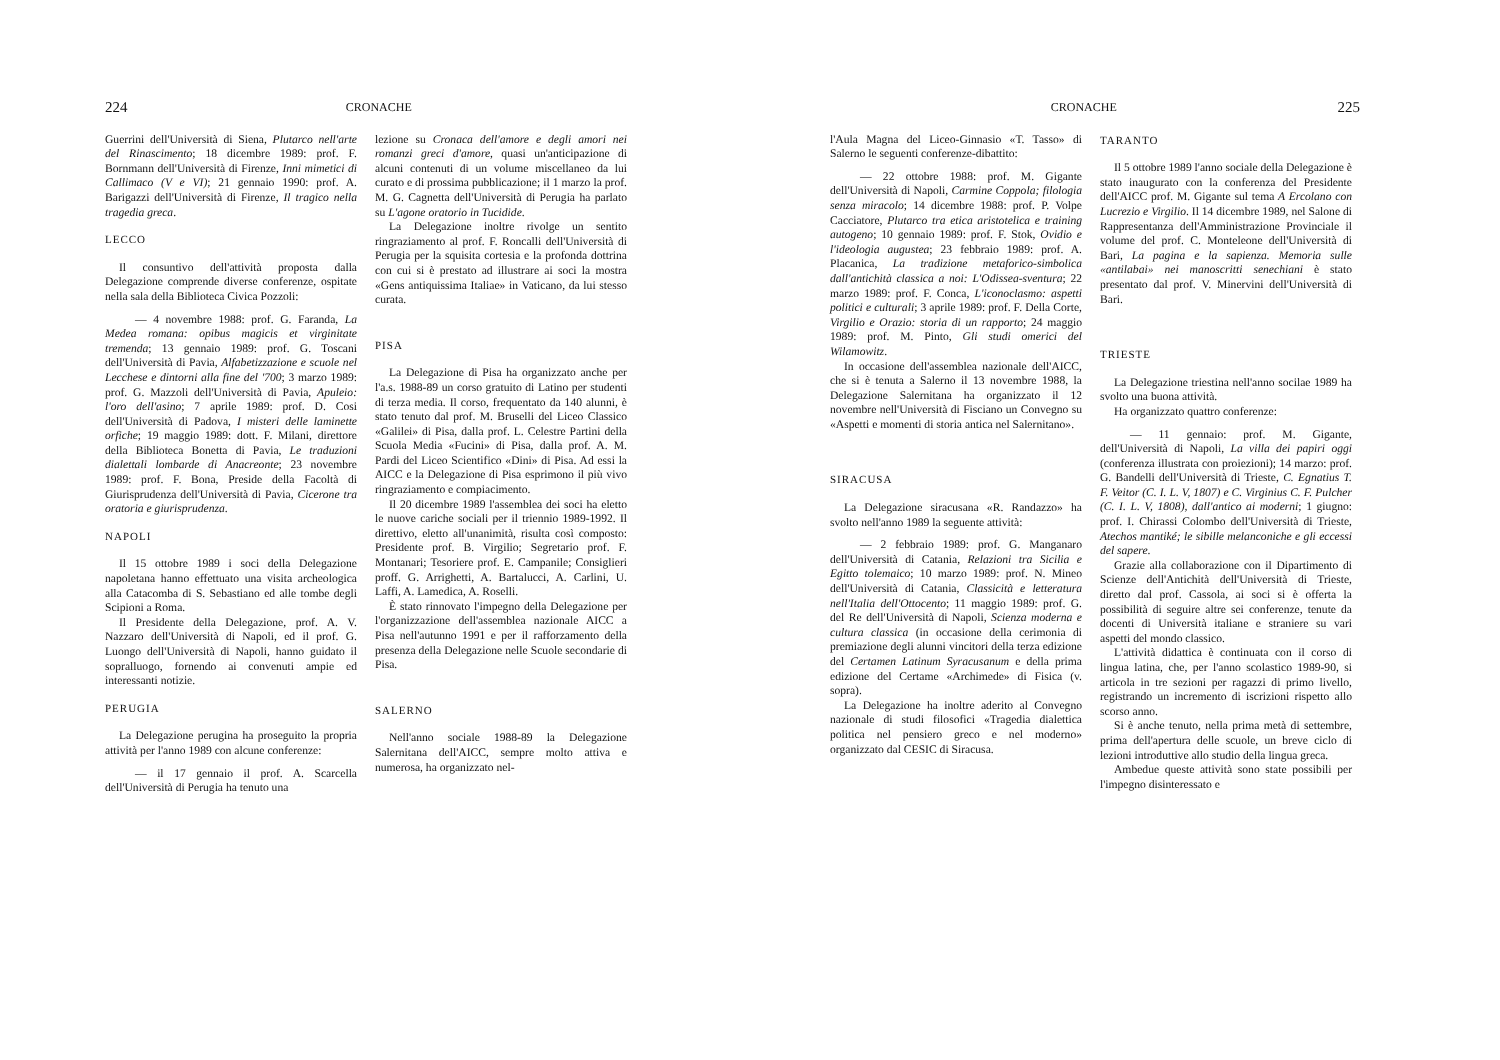224 CRONACHE
Guerrini dell'Università di Siena, Plutarco nell'arte del Rinascimento; 18 dicembre 1989: prof. F. Bornmann dell'Università di Firenze, Inni mimetici di Callimaco (V e VI); 21 gennaio 1990: prof. A. Barigazzi dell'Università di Firenze, Il tragico nella tragedia greca.
LECCO
Il consuntivo dell'attività proposta dalla Delegazione comprende diverse conferenze, ospitate nella sala della Biblioteca Civica Pozzoli:
— 4 novembre 1988: prof. G. Faranda, La Medea romana: opibus magicis et virginitate tremenda; 13 gennaio 1989: prof. G. Toscani dell'Università di Pavia, Alfabetizzazione e scuole nel Lecchese e dintorni alla fine del '700; 3 marzo 1989: prof. G. Mazzoli dell'Università di Pavia, Apuleio: l'oro dell'asino; 7 aprile 1989: prof. D. Cosi dell'Università di Padova, I misteri delle laminette orfiche; 19 maggio 1989: dott. F. Milani, direttore della Biblioteca Bonetta di Pavia, Le traduzioni dialettali lombarde di Anacreonte; 23 novembre 1989: prof. F. Bona, Preside della Facoltà di Giurisprudenza dell'Università di Pavia, Cicerone tra oratoria e giurisprudenza.
NAPOLI
Il 15 ottobre 1989 i soci della Delegazione napoletana hanno effettuato una visita archeologica alla Catacomba di S. Sebastiano ed alle tombe degli Scipioni a Roma.
Il Presidente della Delegazione, prof. A. V. Nazzaro dell'Università di Napoli, ed il prof. G. Luongo dell'Università di Napoli, hanno guidato il sopralluogo, fornendo ai convenuti ampie ed interessanti notizie.
PERUGIA
La Delegazione perugina ha proseguito la propria attività per l'anno 1989 con alcune conferenze:
— il 17 gennaio il prof. A. Scarcella dell'Università di Perugia ha tenuto una
lezione su Cronaca dell'amore e degli amori nei romanzi greci d'amore, quasi un'anticipazione di alcuni contenuti di un volume miscellaneo da lui curato e di prossima pubblicazione; il 1 marzo la prof. M. G. Cagnetta dell'Università di Perugia ha parlato su L'agone oratorio in Tucidide.
La Delegazione inoltre rivolge un sentito ringraziamento al prof. F. Roncalli dell'Università di Perugia per la squisita cortesia e la profonda dottrina con cui si è prestato ad illustrare ai soci la mostra «Gens antiquissima Italiae» in Vaticano, da lui stesso curata.
PISA
La Delegazione di Pisa ha organizzato anche per l'a.s. 1988-89 un corso gratuito di Latino per studenti di terza media. Il corso, frequentato da 140 alunni, è stato tenuto dal prof. M. Bruselli del Liceo Classico «Galilei» di Pisa, dalla prof. L. Celestre Partini della Scuola Media «Fucini» di Pisa, dalla prof. A. M. Pardi del Liceo Scientifico «Dini» di Pisa. Ad essi la AICC e la Delegazione di Pisa esprimono il più vivo ringraziamento e compiacimento.
Il 20 dicembre 1989 l'assemblea dei soci ha eletto le nuove cariche sociali per il triennio 1989-1992. Il direttivo, eletto all'unanimità, risulta così composto: Presidente prof. B. Virgilio; Segretario prof. F. Montanari; Tesoriere prof. E. Campanile; Consiglieri proff. G. Arrighetti, A. Bartalucci, A. Carlini, U. Laffi, A. Lamedica, A. Roselli.
È stato rinnovato l'impegno della Delegazione per l'organizzazione dell'assemblea nazionale AICC a Pisa nell'autunno 1991 e per il rafforzamento della presenza della Delegazione nelle Scuole secondarie di Pisa.
SALERNO
Nell'anno sociale 1988-89 la Delegazione Salernitana dell'AICC, sempre molto attiva e numerosa, ha organizzato nel-
CRONACHE 225
l'Aula Magna del Liceo-Ginnasio «T. Tasso» di Salerno le seguenti conferenze-dibattito:
— 22 ottobre 1988: prof. M. Gigante dell'Università di Napoli, Carmine Coppola; filologia senza miracolo; 14 dicembre 1988: prof. P. Volpe Cacciatore, Plutarco tra etica aristotelica e training autogeno; 10 gennaio 1989: prof. F. Stok, Ovidio e l'ideologia augustea; 23 febbraio 1989: prof. A. Placanica, La tradizione metaforico-simbolica dall'antichità classica a noi: L'Odissea-sventura; 22 marzo 1989: prof. F. Conca, L'iconoclasmo: aspetti politici e culturali; 3 aprile 1989: prof. F. Della Corte, Virgilio e Orazio: storia di un rapporto; 24 maggio 1989: prof. M. Pinto, Gli studi omerici del Wilamowitz.
In occasione dell'assemblea nazionale dell'AICC, che si è tenuta a Salerno il 13 novembre 1988, la Delegazione Salernitana ha organizzato il 12 novembre nell'Università di Fisciano un Convegno su «Aspetti e momenti di storia antica nel Salernitano».
SIRACUSA
La Delegazione siracusana «R. Randazzo» ha svolto nell'anno 1989 la seguente attività:
— 2 febbraio 1989: prof. G. Manganaro dell'Università di Catania, Relazioni tra Sicilia e Egitto tolemaico; 10 marzo 1989: prof. N. Mineo dell'Università di Catania, Classicità e letteratura nell'Italia dell'Ottocento; 11 maggio 1989: prof. G. del Re dell'Università di Napoli, Scienza moderna e cultura classica (in occasione della cerimonia di premiazione degli alunni vincitori della terza edizione del Certamen Latinum Syracusanum e della prima edizione del Certame «Archimede» di Fisica (v. sopra).
La Delegazione ha inoltre aderito al Convegno nazionale di studi filosofici «Tragedia dialettica politica nel pensiero greco e nel moderno» organizzato dal CESIC di Siracusa.
TARANTO
Il 5 ottobre 1989 l'anno sociale della Delegazione è stato inaugurato con la conferenza del Presidente dell'AICC prof. M. Gigante sul tema A Ercolano con Lucrezio e Virgilio. Il 14 dicembre 1989, nel Salone di Rappresentanza dell'Amministrazione Provinciale il volume del prof. C. Monteleone dell'Università di Bari, La pagina e la sapienza. Memoria sulle «antilabai» nei manoscritti senechiani è stato presentato dal prof. V. Minervini dell'Università di Bari.
TRIESTE
La Delegazione triestina nell'anno socilae 1989 ha svolto una buona attività.
Ha organizzato quattro conferenze:
— 11 gennaio: prof. M. Gigante, dell'Università di Napoli, La villa dei papiri oggi (conferenza illustrata con proiezioni); 14 marzo: prof. G. Bandelli dell'Università di Trieste, C. Egnatius T. F. Veitor (C. I. L. V, 1807) e C. Virginius C. F. Pulcher (C. I. L. V, 1808), dall'antico ai moderni; 1 giugno: prof. I. Chirassi Colombo dell'Università di Trieste, Atechos mantiké; le sibille melanconiche e gli eccessi del sapere.
Grazie alla collaborazione con il Dipartimento di Scienze dell'Antichità dell'Università di Trieste, diretto dal prof. Cassola, ai soci si è offerta la possibilità di seguire altre sei conferenze, tenute da docenti di Università italiane e straniere su vari aspetti del mondo classico.
L'attività didattica è continuata con il corso di lingua latina, che, per l'anno scolastico 1989-90, si articola in tre sezioni per ragazzi di primo livello, registrando un incremento di iscrizioni rispetto allo scorso anno.
Si è anche tenuto, nella prima metà di settembre, prima dell'apertura delle scuole, un breve ciclo di lezioni introduttive allo studio della lingua greca.
Ambedue queste attività sono state possibili per l'impegno disinteressato e